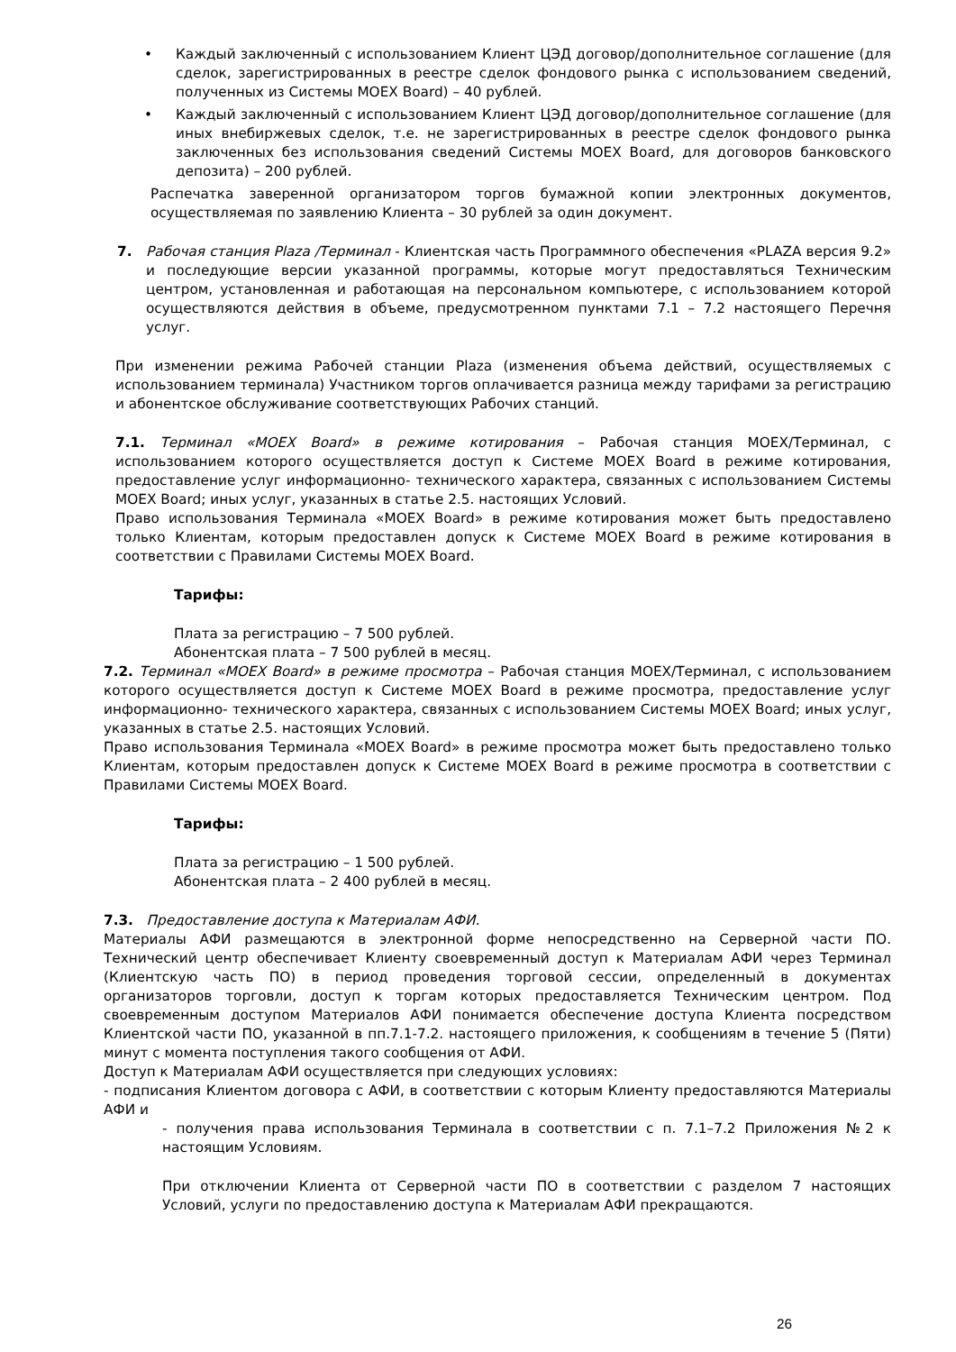• Каждый заключенный с использованием Клиент ЦЭД договор/дополнительное соглашение (для сделок, зарегистрированных в реестре сделок фондового рынка с использованием сведений, полученных из Системы MOEX Board) – 40 рублей.
• Каждый заключенный с использованием Клиент ЦЭД договор/дополнительное соглашение (для иных внебиржевых сделок, т.е. не зарегистрированных в реестре сделок фондового рынка заключенных без использования сведений Системы MOEX Board, для договоров банковского депозита) – 200 рублей.
Распечатка заверенной организатором торгов бумажной копии электронных документов, осуществляемая по заявлению Клиента – 30 рублей за один документ.
7. Рабочая станция Plaza /Терминал - Клиентская часть Программного обеспечения «PLAZA версия 9.2» и последующие версии указанной программы, которые могут предоставляться Техническим центром, установленная и работающая на персональном компьютере, с использованием которой осуществляются действия в объеме, предусмотренном пунктами 7.1 – 7.2 настоящего Перечня услуг.
При изменении режима Рабочей станции Plaza (изменения объема действий, осуществляемых с использованием терминала) Участником торгов оплачивается разница между тарифами за регистрацию и абонентское обслуживание соответствующих Рабочих станций.
7.1. Терминал «MOEX Board» в режиме котирования – Рабочая станция MOEX/Терминал, с использованием которого осуществляется доступ к Системе MOEX Board в режиме котирования, предоставление услуг информационно- технического характера, связанных с использованием Системы MOEX Board; иных услуг, указанных в статье 2.5. настоящих Условий.
Право использования Терминала «MOEX Board» в режиме котирования может быть предоставлено только Клиентам, которым предоставлен допуск к Системе MOEX Board в режиме котирования в соответствии с Правилами Системы MOEX Board.
Тарифы:
Плата за регистрацию – 7 500 рублей.
Абонентская плата – 7 500 рублей в месяц.
7.2. Терминал «MOEX Board» в режиме просмотра – Рабочая станция MOEX/Терминал, с использованием которого осуществляется доступ к Системе MOEX Board в режиме просмотра, предоставление услуг информационно- технического характера, связанных с использованием Системы MOEX Board; иных услуг, указанных в статье 2.5. настоящих Условий.
Право использования Терминала «MOEX Board» в режиме просмотра может быть предоставлено только Клиентам, которым предоставлен допуск к Системе MOEX Board в режиме просмотра в соответствии с Правилами Системы MOEX Board.
Тарифы:
Плата за регистрацию – 1 500 рублей.
Абонентская плата – 2 400 рублей в месяц.
7.3. Предоставление доступа к Материалам АФИ.
Материалы АФИ размещаются в электронной форме непосредственно на Серверной части ПО. Технический центр обеспечивает Клиенту своевременный доступ к Материалам АФИ через Терминал (Клиентскую часть ПО) в период проведения торговой сессии, определенный в документах организаторов торговли, доступ к торгам которых предоставляется Техническим центром. Под своевременным доступом Материалов АФИ понимается обеспечение доступа Клиента посредством Клиентской части ПО, указанной в пп.7.1-7.2. настоящего приложения, к сообщениям в течение 5 (Пяти) минут с момента поступления такого сообщения от АФИ.
Доступ к Материалам АФИ осуществляется при следующих условиях:
- подписания Клиентом договора с АФИ, в соответствии с которым Клиенту предоставляются Материалы АФИ и
- получения права использования Терминала в соответствии с п. 7.1–7.2 Приложения №2 к настоящим Условиям.
При отключении Клиента от Серверной части ПО в соответствии с разделом 7 настоящих Условий, услуги по предоставлению доступа к Материалам АФИ прекращаются.
26